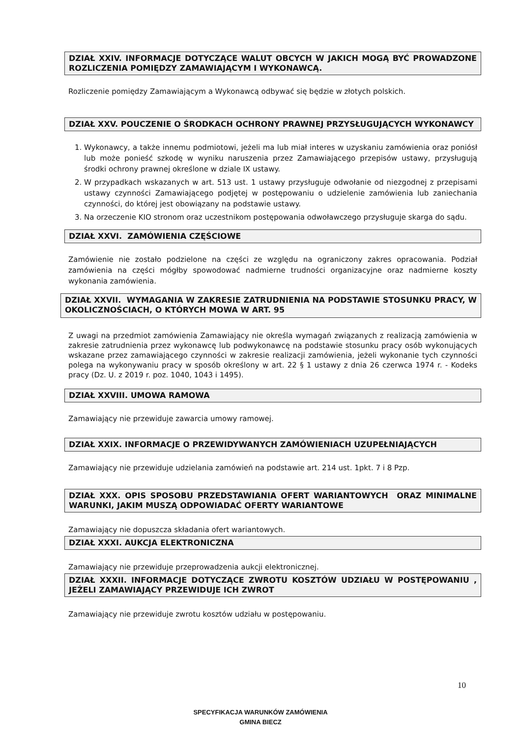DZIAŁ XXIV. INFORMACJE DOTYCZĄCE WALUT OBCYCH W JAKICH MOGĄ BYĆ PROWADZONE ROZLICZENIA POMIĘDZY ZAMAWIAJĄCYM I WYKONAWCĄ.
Rozliczenie pomiędzy Zamawiającym a Wykonawcą odbywać się będzie w złotych polskich.
DZIAŁ XXV. POUCZENIE O ŚRODKACH OCHRONY PRAWNEJ PRZYSŁUGUJĄCYCH WYKONAWCY
1. Wykonawcy, a także innemu podmiotowi, jeżeli ma lub miał interes w uzyskaniu zamówienia oraz poniósł lub może ponieść szkodę w wyniku naruszenia przez Zamawiającego przepisów ustawy, przysługują środki ochrony prawnej określone w dziale IX ustawy.
2. W przypadkach wskazanych w art. 513 ust. 1 ustawy przysługuje odwołanie od niezgodnej z przepisami ustawy czynności Zamawiającego podjętej w postępowaniu o udzielenie zamówienia lub zaniechania czynności, do której jest obowiązany na podstawie ustawy.
3. Na orzeczenie KIO stronom oraz uczestnikom postępowania odwoławczego przysługuje skarga do sądu.
DZIAŁ XXVI. ZAMÓWIENIA CZĘŚCIOWE
Zamówienie nie zostało podzielone na części ze względu na ograniczony zakres opracowania. Podział zamówienia na części mógłby spowodować nadmierne trudności organizacyjne oraz nadmierne koszty wykonania zamówienia.
DZIAŁ XXVII. WYMAGANIA W ZAKRESIE ZATRUDNIENIA NA PODSTAWIE STOSUNKU PRACY, W OKOLICZNOŚCIACH, O KTÓRYCH MOWA W ART. 95
Z uwagi na przedmiot zamówienia Zamawiający nie określa wymagań związanych z realizacją zamówienia w zakresie zatrudnienia przez wykonawcę lub podwykonawcę na podstawie stosunku pracy osób wykonujących wskazane przez zamawiającego czynności w zakresie realizacji zamówienia, jeżeli wykonanie tych czynności polega na wykonywaniu pracy w sposób określony w art. 22 § 1 ustawy z dnia 26 czerwca 1974 r. - Kodeks pracy (Dz. U. z 2019 r. poz. 1040, 1043 i 1495).
DZIAŁ XXVIII. UMOWA RAMOWA
Zamawiający nie przewiduje zawarcia umowy ramowej.
DZIAŁ XXIX. INFORMACJE O PRZEWIDYWANYCH ZAMÓWIENIACH UZUPEŁNIAJĄCYCH
Zamawiający nie przewiduje udzielania zamówień na podstawie art. 214 ust. 1pkt. 7 i 8 Pzp.
DZIAŁ XXX. OPIS SPOSOBU PRZEDSTAWIANIA OFERT WARIANTOWYCH ORAZ MINIMALNE WARUNKI, JAKIM MUSZĄ ODPOWIADAĆ OFERTY WARIANTOWE
Zamawiający nie dopuszcza składania ofert wariantowych.
DZIAŁ XXXI. AUKCJA ELEKTRONICZNA
Zamawiający nie przewiduje przeprowadzenia aukcji elektronicznej.
DZIAŁ XXXII. INFORMACJE DOTYCZĄCE ZWROTU KOSZTÓW UDZIAŁU W POSTĘPOWANIU , JEŻELI ZAMAWIAJĄCY PRZEWIDUJE ICH ZWROT
Zamawiający nie przewiduje zwrotu kosztów udziału w postępowaniu.
10
SPECYFIKACJA WARUNKÓW ZAMÓWIENIA
GMINA BIECZ